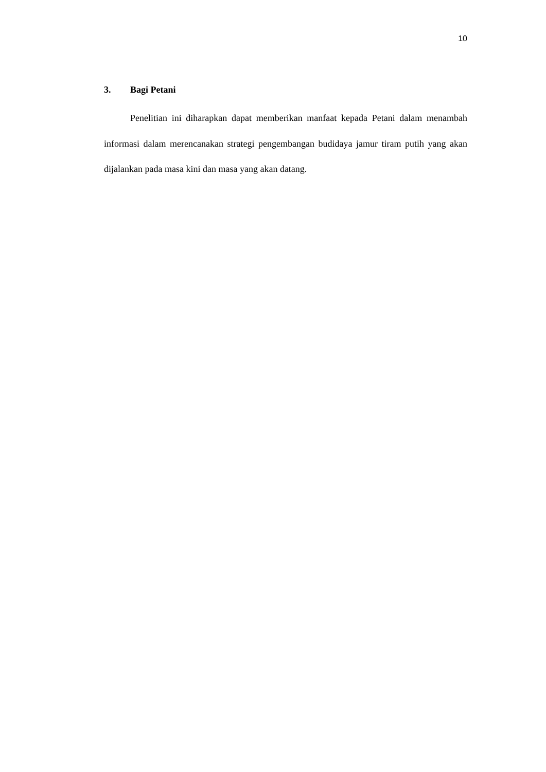10
3. Bagi Petani
Penelitian ini diharapkan dapat memberikan manfaat kepada Petani dalam menambah informasi dalam merencanakan strategi pengembangan budidaya jamur tiram putih yang akan dijalankan pada masa kini dan masa yang akan datang.